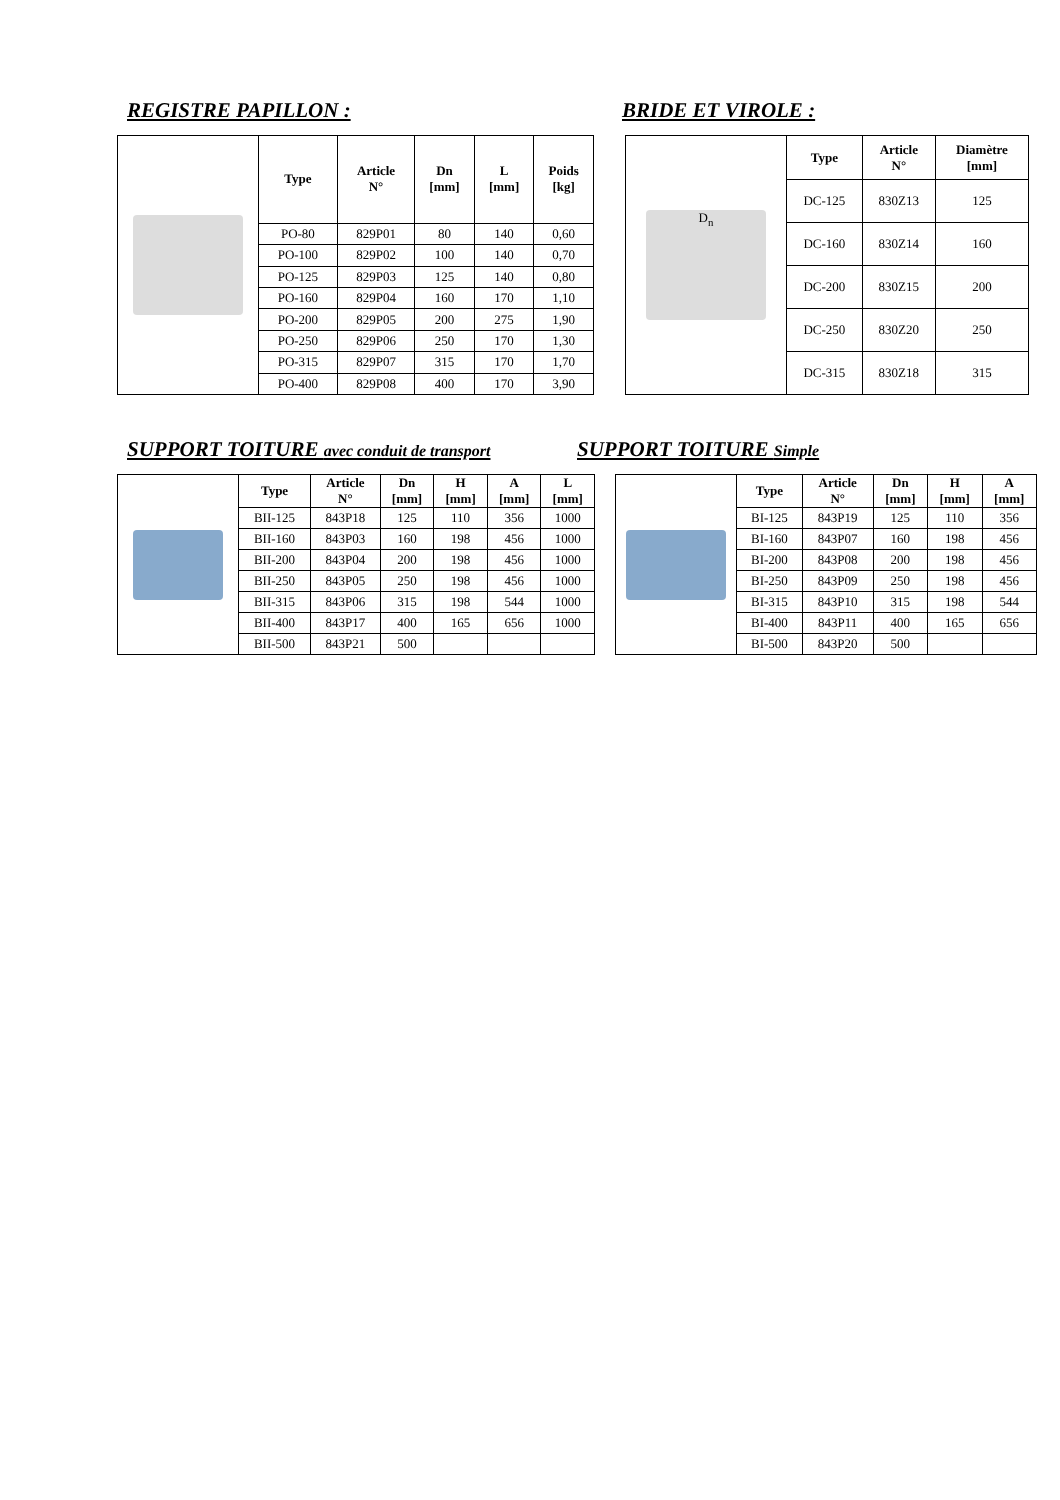REGISTRE PAPILLON : BRIDE ET VIROLE :
| | Type | Article N° | Dn [mm] | L [mm] | Poids [kg] |
| | PO-80 | 829P01 | 80 | 140 | 0,60 |
| | PO-100 | 829P02 | 100 | 140 | 0,70 |
| | PO-125 | 829P03 | 125 | 140 | 0,80 |
| | PO-160 | 829P04 | 160 | 170 | 1,10 |
| | PO-200 | 829P05 | 200 | 275 | 1,90 |
| | PO-250 | 829P06 | 250 | 170 | 1,30 |
| | PO-315 | 829P07 | 315 | 170 | 1,70 |
| | PO-400 | 829P08 | 400 | 170 | 3,90 |
| D<sub>n</sub> | Type | Article N° | Diamètre [mm] |
| | DC-125 | 830Z13 | 125 |
| | DC-160 | 830Z14 | 160 |
| | DC-200 | 830Z15 | 200 |
| | DC-250 | 830Z20 | 250 |
| | DC-315 | 830Z18 | 315 |
SUPPORT TOITURE avec conduit de transport
SUPPORT TOITURE Simple
| | Type | Article N° | Dn [mm] | H [mm] | A [mm] | L [mm] |
| | BII-125 | 843P18 | 125 | 110 | 356 | 1000 |
| | BII-160 | 843P03 | 160 | 198 | 456 | 1000 |
| | BII-200 | 843P04 | 200 | 198 | 456 | 1000 |
| | BII-250 | 843P05 | 250 | 198 | 456 | 1000 |
| | BII-315 | 843P06 | 315 | 198 | 544 | 1000 |
| | BII-400 | 843P17 | 400 | 165 | 656 | 1000 |
| | BII-500 | 843P21 | 500 | | | |
| | Type | Article N° | Dn [mm] | H [mm] | A [mm] |
| | BI-125 | 843P19 | 125 | 110 | 356 |
| | BI-160 | 843P07 | 160 | 198 | 456 |
| | BI-200 | 843P08 | 200 | 198 | 456 |
| | BI-250 | 843P09 | 250 | 198 | 456 |
| | BI-315 | 843P10 | 315 | 198 | 544 |
| | BI-400 | 843P11 | 400 | 165 | 656 |
| | BI-500 | 843P20 | 500 | | |